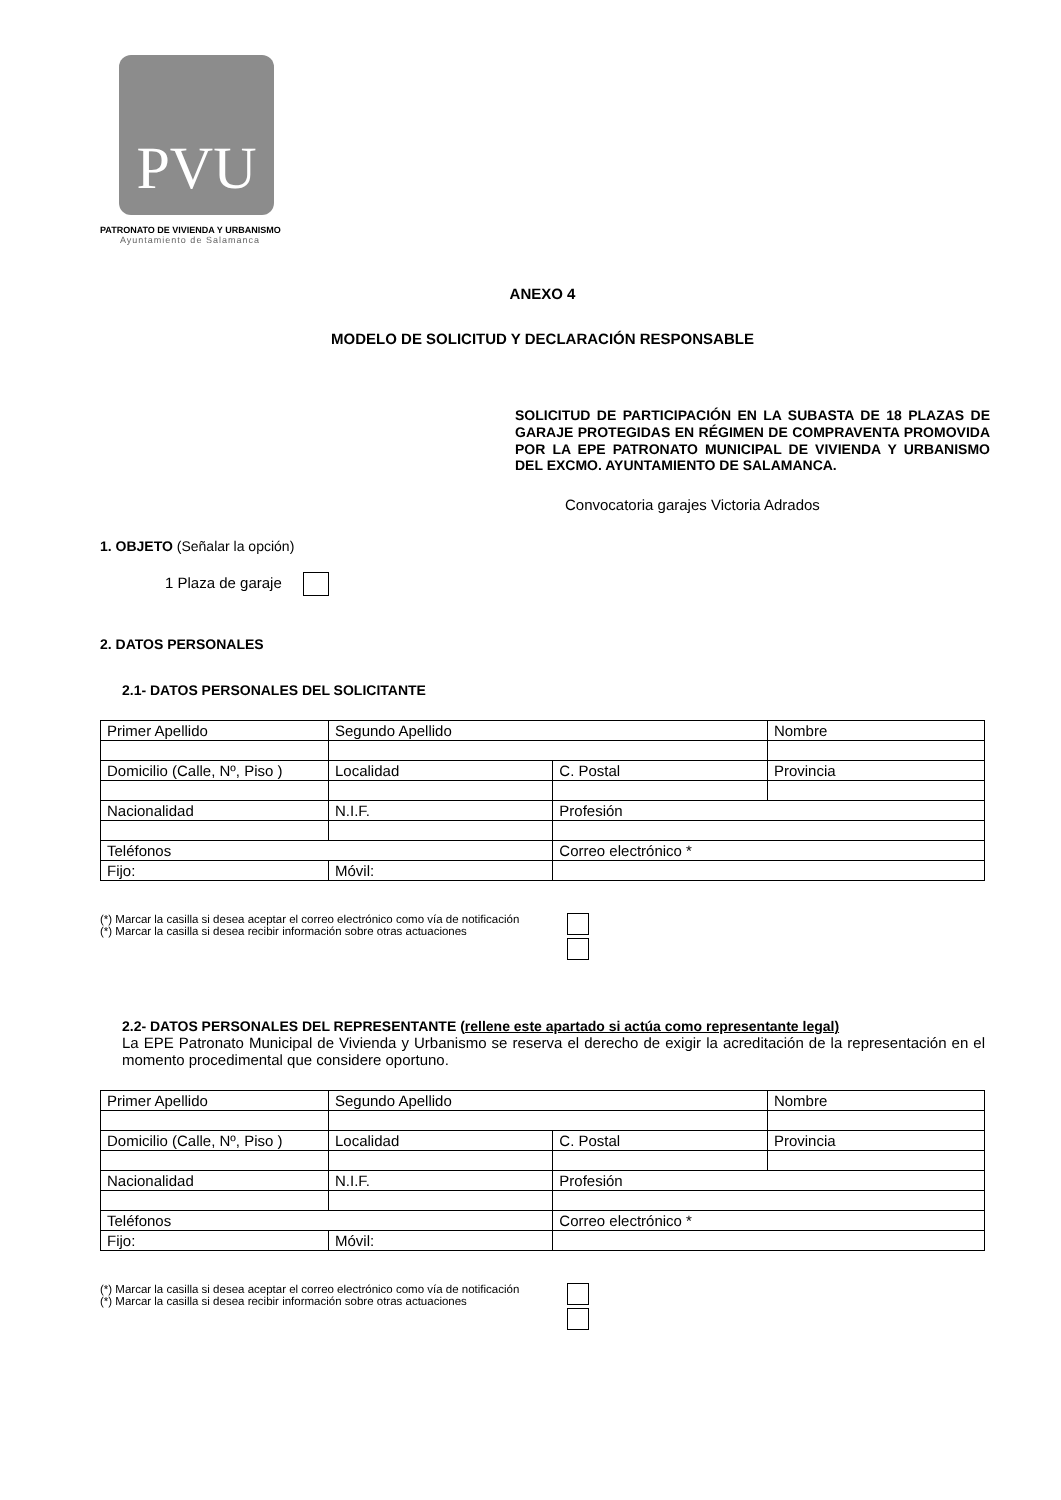PVU
PATRONATO DE VIVIENDA Y URBANISMO
Ayuntamiento de Salamanca
ANEXO 4
MODELO DE SOLICITUD Y DECLARACIÓN RESPONSABLE
SOLICITUD DE PARTICIPACIÓN EN LA SUBASTA DE 18 PLAZAS DE GARAJE PROTEGIDAS EN RÉGIMEN DE COMPRAVENTA PROMOVIDA POR LA EPE PATRONATO MUNICIPAL DE VIVIENDA Y URBANISMO DEL EXCMO. AYUNTAMIENTO DE SALAMANCA.
Convocatoria garajes Victoria Adrados
1. OBJETO (Señalar la opción)
1 Plaza de garaje
2. DATOS PERSONALES
2.1- DATOS PERSONALES DEL SOLICITANTE
| Primer Apellido | | Segundo Apellido | | Nombre |
| Domicilio (Calle, Nº, Piso ) | | Localidad | C. Postal | Provincia |
| Nacionalidad | N.I.F. | | Profesión | |
| Teléfonos | | | Correo electrónico * | |
| Fijo: | Móvil: | | | |
(*) Marcar la casilla si desea aceptar el correo electrónico como vía de notificación
(*) Marcar la casilla si desea recibir información sobre otras actuaciones
2.2- DATOS PERSONALES DEL REPRESENTANTE (rellene este apartado si actúa como representante legal)
La EPE Patronato Municipal de Vivienda y Urbanismo se reserva el derecho de exigir la acreditación de la representación en el momento procedimental que considere oportuno.
| Primer Apellido | | Segundo Apellido | | Nombre |
| Domicilio (Calle, Nº, Piso ) | | Localidad | C. Postal | Provincia |
| Nacionalidad | N.I.F. | | Profesión | |
| Teléfonos | | | Correo electrónico * | |
| Fijo: | Móvil: | | | |
(*) Marcar la casilla si desea aceptar el correo electrónico como vía de notificación
(*) Marcar la casilla si desea recibir información sobre otras actuaciones